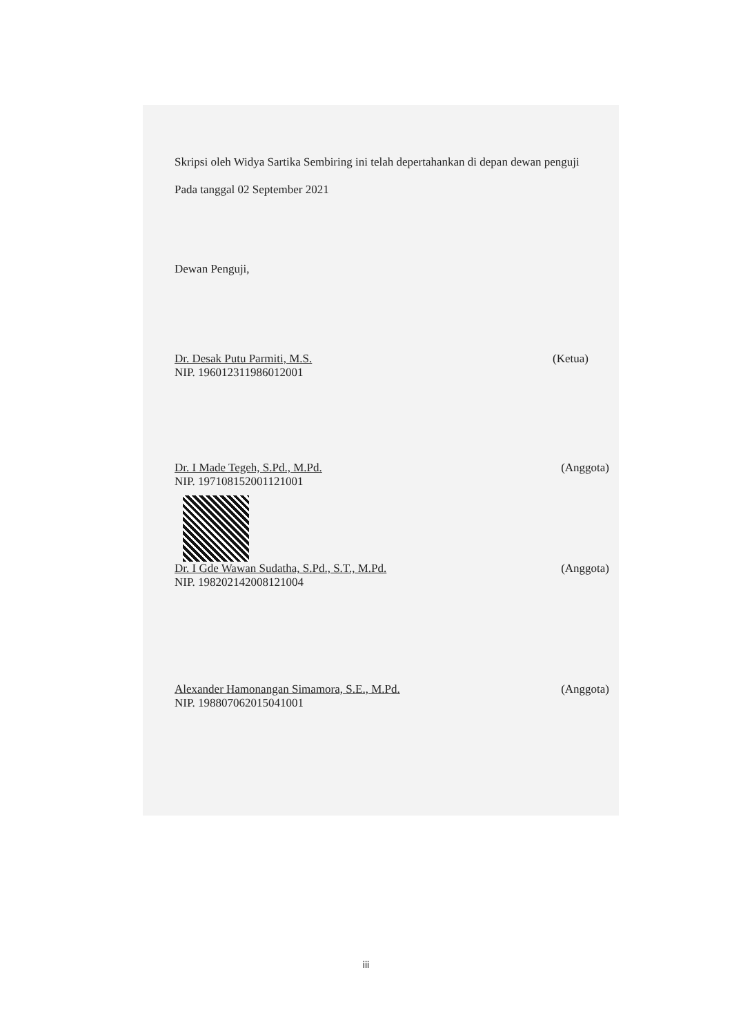Skripsi oleh Widya Sartika Sembiring ini telah depertahankan di depan dewan penguji
Pada tanggal 02 September 2021
Dewan Penguji,
Dr. Desak Putu Parmiti, M.S. (Ketua)
NIP. 196012311986012001
Dr. I Made Tegeh, S.Pd., M.Pd. (Anggota)
NIP. 197108152001121001
Dr. I Gde Wawan Sudatha, S.Pd., S.T., M.Pd. (Anggota)
NIP. 198202142008121004
Alexander Hamonangan Simamora, S.E., M.Pd. (Anggota)
NIP. 198807062015041001
iii